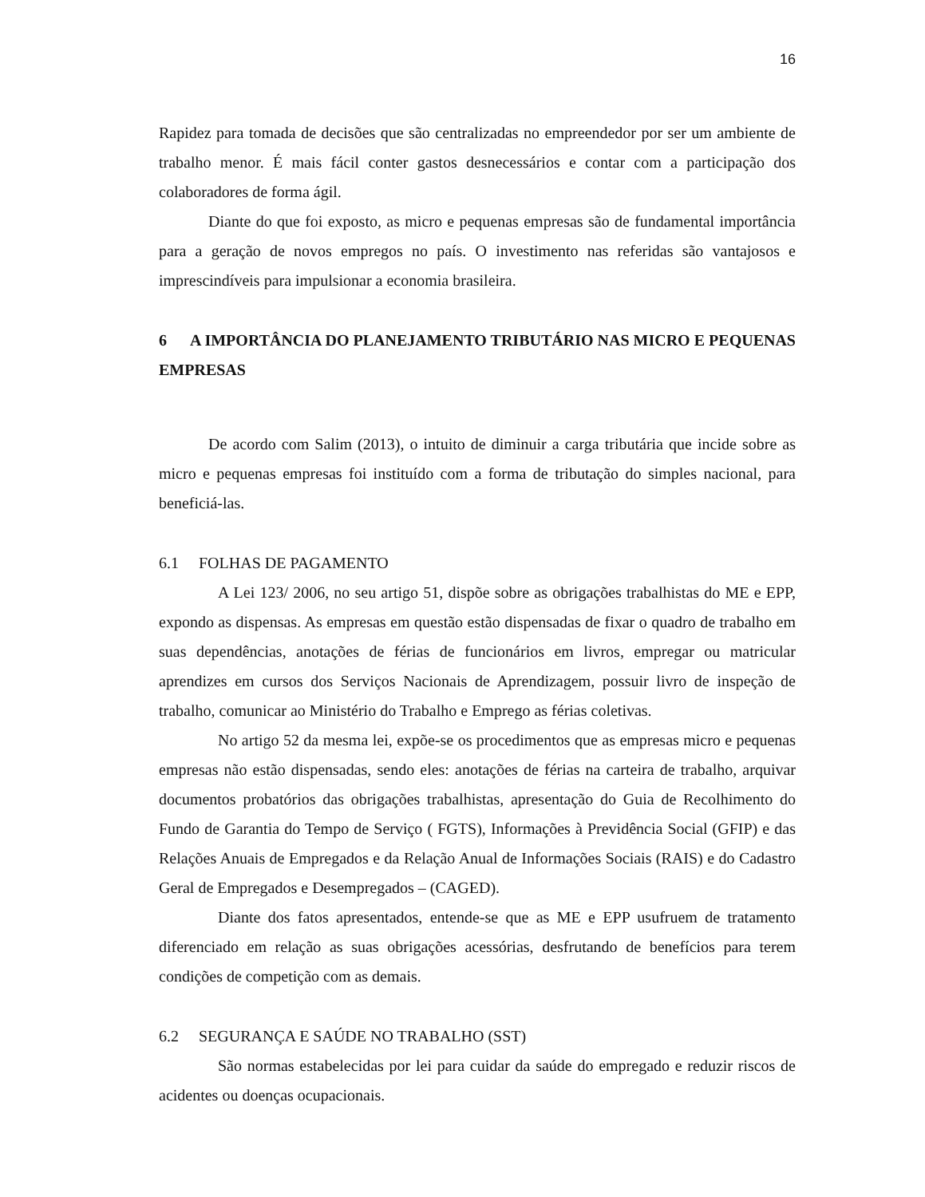16
Rapidez para tomada de decisões que são centralizadas no empreendedor por ser um ambiente de trabalho menor. É mais fácil conter gastos desnecessários e contar com a participação dos colaboradores de forma ágil.
Diante do que foi exposto, as micro e pequenas empresas são de fundamental importância para a geração de novos empregos no país. O investimento nas referidas são vantajosos e imprescindíveis para impulsionar a economia brasileira.
6 A IMPORTÂNCIA DO PLANEJAMENTO TRIBUTÁRIO NAS MICRO E PEQUENAS EMPRESAS
De acordo com Salim (2013), o intuito de diminuir a carga tributária que incide sobre as micro e pequenas empresas foi instituído com a forma de tributação do simples nacional, para beneficiá-las.
6.1 FOLHAS DE PAGAMENTO
A Lei 123/ 2006, no seu artigo 51, dispõe sobre as obrigações trabalhistas do ME e EPP, expondo as dispensas. As empresas em questão estão dispensadas de fixar o quadro de trabalho em suas dependências, anotações de férias de funcionários em livros, empregar ou matricular aprendizes em cursos dos Serviços Nacionais de Aprendizagem, possuir livro de inspeção de trabalho, comunicar ao Ministério do Trabalho e Emprego as férias coletivas.
No artigo 52 da mesma lei, expõe-se os procedimentos que as empresas micro e pequenas empresas não estão dispensadas, sendo eles: anotações de férias na carteira de trabalho, arquivar documentos probatórios das obrigações trabalhistas, apresentação do Guia de Recolhimento do Fundo de Garantia do Tempo de Serviço ( FGTS), Informações à Previdência Social (GFIP) e das Relações Anuais de Empregados e da Relação Anual de Informações Sociais (RAIS) e do Cadastro Geral de Empregados e Desempregados – (CAGED).
Diante dos fatos apresentados, entende-se que as ME e EPP usufruem de tratamento diferenciado em relação as suas obrigações acessórias, desfrutando de benefícios para terem condições de competição com as demais.
6.2 SEGURANÇA E SAÚDE NO TRABALHO (SST)
São normas estabelecidas por lei para cuidar da saúde do empregado e reduzir riscos de acidentes ou doenças ocupacionais.